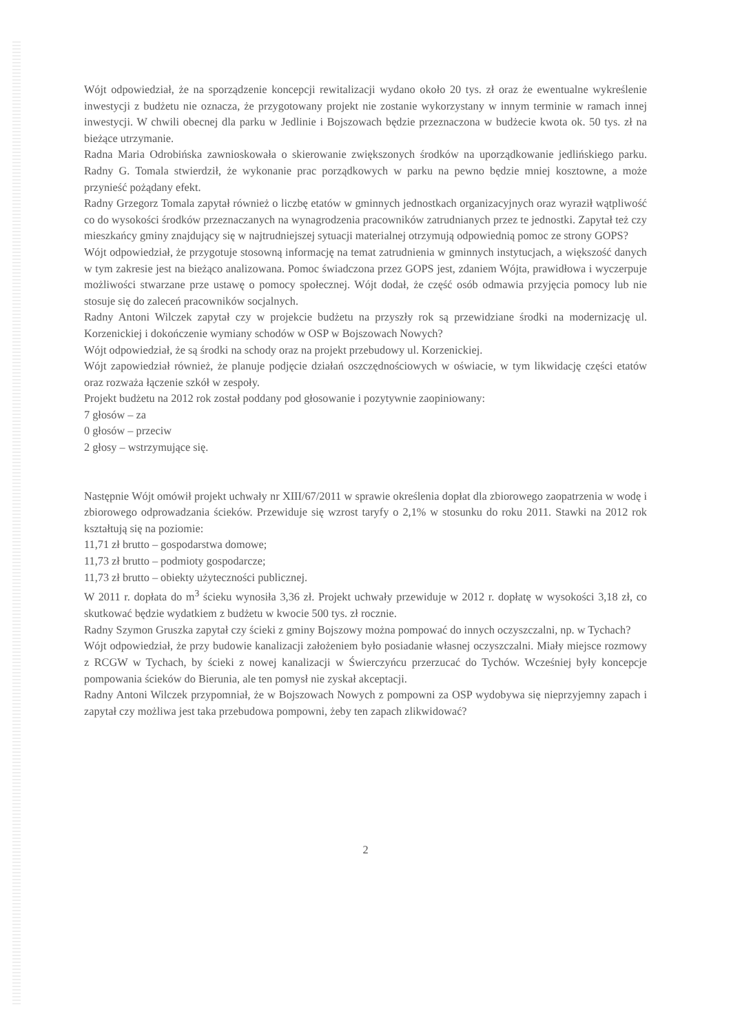Wójt odpowiedział, że na sporządzenie koncepcji rewitalizacji wydano około 20 tys. zł oraz że ewentualne wykreślenie inwestycji z budżetu nie oznacza, że przygotowany projekt nie zostanie wykorzystany w innym terminie w ramach innej inwestycji. W chwili obecnej dla parku w Jedlinie i Bojszowach będzie przeznaczona w budżecie kwota ok. 50 tys. zł na bieżące utrzymanie.
Radna Maria Odrobińska zawnioskowała o skierowanie zwiększonych środków na uporządkowanie jedlińskiego parku. Radny G. Tomala stwierdził, że wykonanie prac porządkowych w parku na pewno będzie mniej kosztowne, a może przynieść pożądany efekt.
Radny Grzegorz Tomala zapytał również o liczbę etatów w gminnych jednostkach organizacyjnych oraz wyraził wątpliwość co do wysokości środków przeznaczanych na wynagrodzenia pracowników zatrudnianych przez te jednostki. Zapytał też czy mieszkańcy gminy znajdujący się w najtrudniejszej sytuacji materialnej otrzymują odpowiednią pomoc ze strony GOPS?
Wójt odpowiedział, że przygotuje stosowną informację na temat zatrudnienia w gminnych instytucjach, a większość danych w tym zakresie jest na bieżąco analizowana. Pomoc świadczona przez GOPS jest, zdaniem Wójta, prawidłowa i wyczerpuje możliwości stwarzane prze ustawę o pomocy społecznej. Wójt dodał, że część osób odmawia przyjęcia pomocy lub nie stosuje się do zaleceń pracowników socjalnych.
Radny Antoni Wilczek zapytał czy w projekcie budżetu na przyszły rok są przewidziane środki na modernizację ul. Korzenickiej i dokończenie wymiany schodów w OSP w Bojszowach Nowych?
Wójt odpowiedział, że są środki na schody oraz na projekt przebudowy ul. Korzenickiej.
Wójt zapowiedział również, że planuje podjęcie działań oszczędnościowych w oświacie, w tym likwidację części etatów oraz rozważa łączenie szkół w zespoły.
Projekt budżetu na 2012 rok został poddany pod głosowanie i pozytywnie zaopiniowany:
7 głosów – za
0 głosów – przeciw
2 głosy – wstrzymujące się.
Następnie Wójt omówił projekt uchwały nr XIII/67/2011 w sprawie określenia dopłat dla zbiorowego zaopatrzenia w wodę i zbiorowego odprowadzania ścieków. Przewiduje się wzrost taryfy o 2,1% w stosunku do roku 2011. Stawki na 2012 rok kształtują się na poziomie:
11,71 zł brutto – gospodarstwa domowe;
11,73 zł brutto – podmioty gospodarcze;
11,73 zł brutto – obiekty użyteczności publicznej.
W 2011 r. dopłata do m<sup>3</sup> ścieku wynosiła 3,36 zł. Projekt uchwały przewiduje w 2012 r. dopłatę w wysokości 3,18 zł, co skutkować będzie wydatkiem z budżetu w kwocie 500 tys. zł rocznie.
Radny Szymon Gruszka zapytał czy ścieki z gminy Bojszowy można pompować do innych oczyszczalni, np. w Tychach?
Wójt odpowiedział, że przy budowie kanalizacji założeniem było posiadanie własnej oczyszczalni. Miały miejsce rozmowy z RCGW w Tychach, by ścieki z nowej kanalizacji w Świerczyńcu przerzucać do Tychów. Wcześniej były koncepcje pompowania ścieków do Bierunia, ale ten pomysł nie zyskał akceptacji.
Radny Antoni Wilczek przypomniał, że w Bojszowach Nowych z pompowni za OSP wydobywa się nieprzyjemny zapach i zapytał czy możliwa jest taka przebudowa pompowni, żeby ten zapach zlikwidować?
2